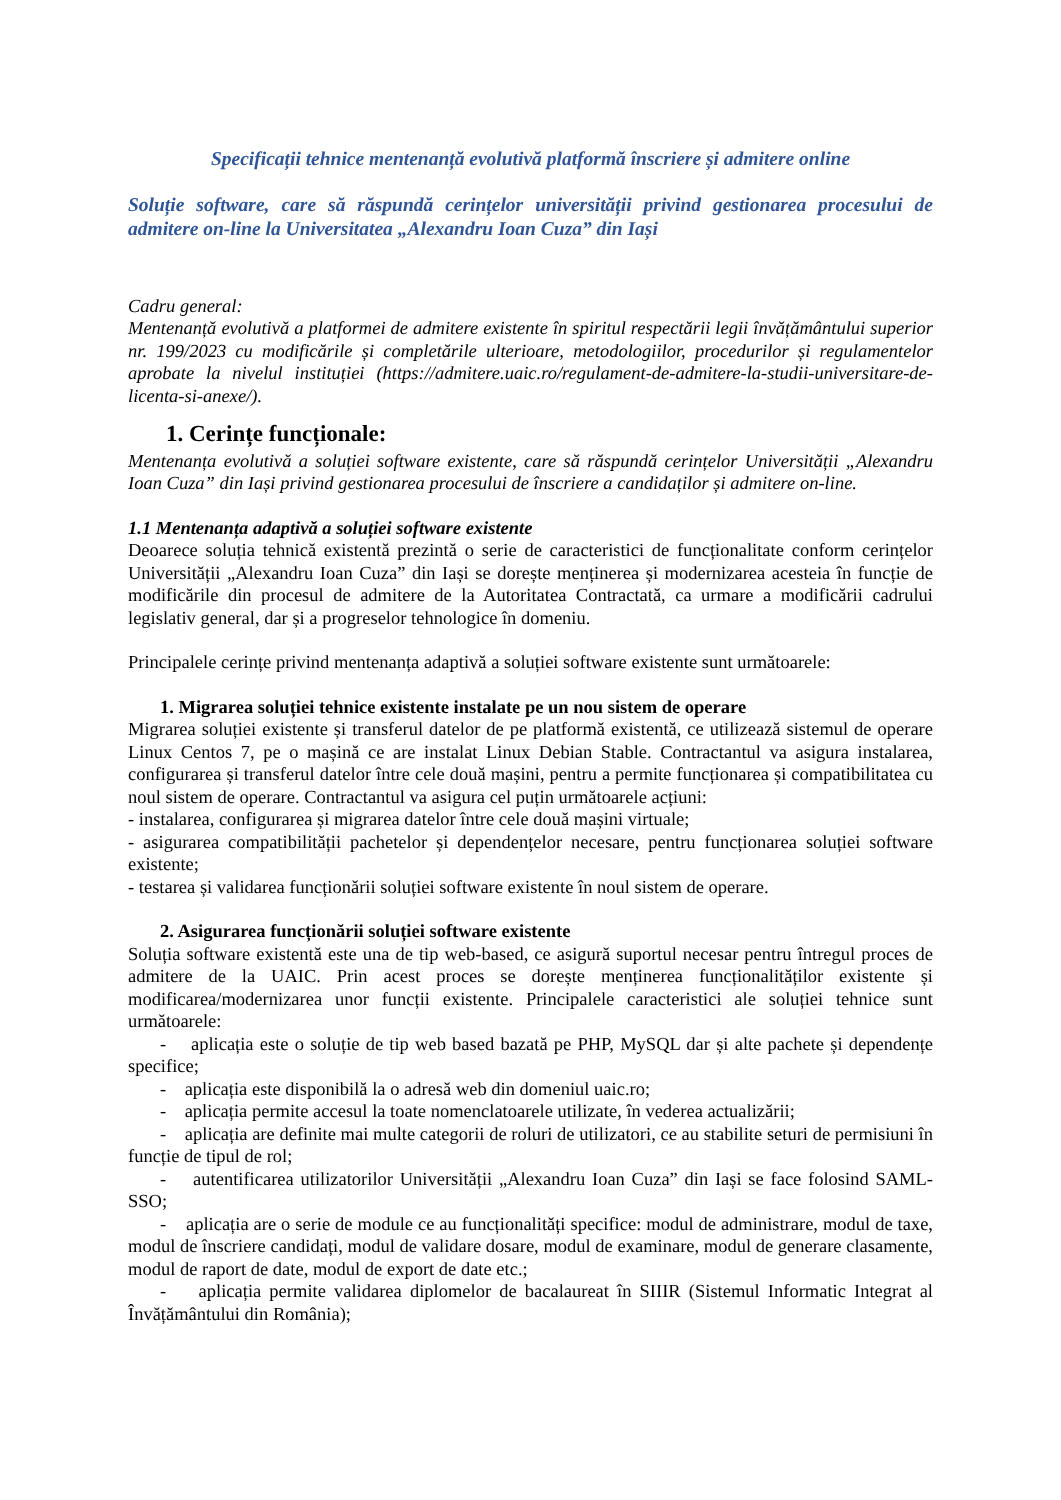Specificații tehnice mentenanță evolutivă platformă înscriere și admitere online
Soluție software, care să răspundă cerințelor universității privind gestionarea procesului de admitere on-line la Universitatea „Alexandru Ioan Cuza” din Iași
Cadru general:
Mentenanță evolutivă a platformei de admitere existente în spiritul respectării legii învățământului superior nr. 199/2023 cu modificările și completările ulterioare, metodologiilor, procedurilor și regulamentelor aprobate la nivelul instituției (https://admitere.uaic.ro/regulament-de-admitere-la-studii-universitare-de-licenta-si-anexe/).
1. Cerințe funcționale:
Mentenanța evolutivă a soluției software existente, care să răspundă cerințelor Universității „Alexandru Ioan Cuza” din Iași privind gestionarea procesului de înscriere a candidaților și admitere on-line.
1.1 Mentenanța adaptivă a soluției software existente
Deoarece soluția tehnică existentă prezintă o serie de caracteristici de funcționalitate conform cerințelor Universității „Alexandru Ioan Cuza” din Iași se dorește menținerea și modernizarea acesteia în funcție de modificările din procesul de admitere de la Autoritatea Contractată, ca urmare a modificării cadrului legislativ general, dar și a progreselor tehnologice în domeniu.
Principalele cerințe privind mentenanța adaptivă a soluției software existente sunt următoarele:
1. Migrarea soluției tehnice existente instalate pe un nou sistem de operare
Migrarea soluției existente și transferul datelor de pe platformă existentă, ce utilizează sistemul de operare Linux Centos 7, pe o mașină ce are instalat Linux Debian Stable. Contractantul va asigura instalarea, configurarea și transferul datelor între cele două mașini, pentru a permite funcționarea și compatibilitatea cu noul sistem de operare. Contractantul va asigura cel puțin următoarele acțiuni:
- instalarea, configurarea și migrarea datelor între cele două mașini virtuale;
- asigurarea compatibilității pachetelor și dependențelor necesare, pentru funcționarea soluției software existente;
- testarea și validarea funcționării soluției software existente în noul sistem de operare.
2. Asigurarea funcționării soluției software existente
Soluția software existentă este una de tip web-based, ce asigură suportul necesar pentru întregul proces de admitere de la UAIC. Prin acest proces se dorește menținerea funcționalităților existente și modificarea/modernizarea unor funcții existente. Principalele caracteristici ale soluției tehnice sunt următoarele:
- aplicația este o soluție de tip web based bazată pe PHP, MySQL dar și alte pachete și dependențe specifice;
- aplicația este disponibilă la o adresă web din domeniul uaic.ro;
- aplicația permite accesul la toate nomenclatoarele utilizate, în vederea actualizării;
- aplicația are definite mai multe categorii de roluri de utilizatori, ce au stabilite seturi de permisiuni în funcție de tipul de rol;
- autentificarea utilizatorilor Universității „Alexandru Ioan Cuza” din Iași se face folosind SAML-SSO;
- aplicația are o serie de module ce au funcționalități specifice: modul de administrare, modul de taxe, modul de înscriere candidați, modul de validare dosare, modul de examinare, modul de generare clasamente, modul de raport de date, modul de export de date etc.;
- aplicația permite validarea diplomelor de bacalaureat în SIIIR (Sistemul Informatic Integrat al Învățământului din România);